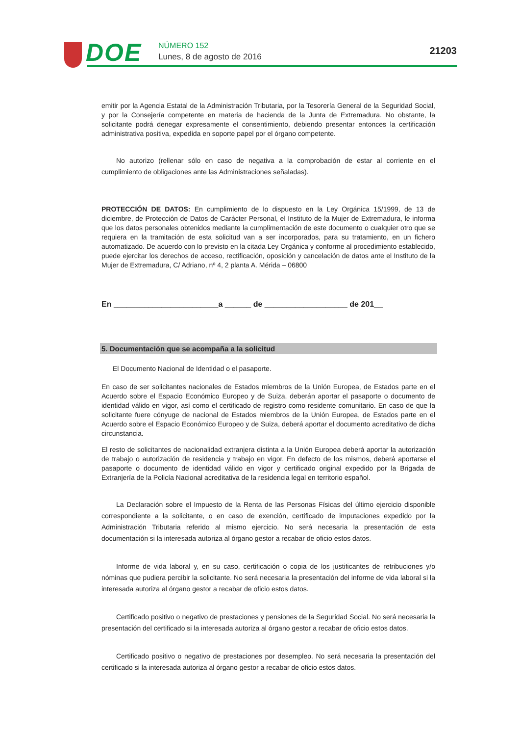DOE NÚMERO 152
Lunes, 8 de agosto de 2016
21203
emitir por la Agencia Estatal de la Administración Tributaria, por la Tesorería General de la Seguridad Social, y por la Consejería competente en materia de hacienda de la Junta de Extremadura. No obstante, la solicitante podrá denegar expresamente el consentimiento, debiendo presentar entonces la certificación administrativa positiva, expedida en soporte papel por el órgano competente.
No autorizo (rellenar sólo en caso de negativa a la comprobación de estar al corriente en el cumplimiento de obligaciones ante las Administraciones señaladas).
PROTECCIÓN DE DATOS: En cumplimiento de lo dispuesto en la Ley Orgánica 15/1999, de 13 de diciembre, de Protección de Datos de Carácter Personal, el Instituto de la Mujer de Extremadura, le informa que los datos personales obtenidos mediante la cumplimentación de este documento o cualquier otro que se requiera en la tramitación de esta solicitud van a ser incorporados, para su tratamiento, en un fichero automatizado. De acuerdo con lo previsto en la citada Ley Orgánica y conforme al procedimiento establecido, puede ejercitar los derechos de acceso, rectificación, oposición y cancelación de datos ante el Instituto de la Mujer de Extremadura, C/ Adriano, nº 4, 2 planta A. Mérida – 06800
En ________________________a ______ de ___________________ de 201__
5. Documentación que se acompaña a la solicitud
El Documento Nacional de Identidad o el pasaporte.
En caso de ser solicitantes nacionales de Estados miembros de la Unión Europea, de Estados parte en el Acuerdo sobre el Espacio Económico Europeo y de Suiza, deberán aportar el pasaporte o documento de identidad válido en vigor, así como el certificado de registro como residente comunitario. En caso de que la solicitante fuere cónyuge de nacional de Estados miembros de la Unión Europea, de Estados parte en el Acuerdo sobre el Espacio Económico Europeo y de Suiza, deberá aportar el documento acreditativo de dicha circunstancia.
El resto de solicitantes de nacionalidad extranjera distinta a la Unión Europea deberá aportar la autorización de trabajo o autorización de residencia y trabajo en vigor. En defecto de los mismos, deberá aportarse el pasaporte o documento de identidad válido en vigor y certificado original expedido por la Brigada de Extranjería de la Policía Nacional acreditativa de la residencia legal en territorio español.
La Declaración sobre el Impuesto de la Renta de las Personas Físicas del último ejercicio disponible correspondiente a la solicitante, o en caso de exención, certificado de imputaciones expedido por la Administración Tributaria referido al mismo ejercicio. No será necesaria la presentación de esta documentación si la interesada autoriza al órgano gestor a recabar de oficio estos datos.
Informe de vida laboral y, en su caso, certificación o copia de los justificantes de retribuciones y/o nóminas que pudiera percibir la solicitante. No será necesaria la presentación del informe de vida laboral si la interesada autoriza al órgano gestor a recabar de oficio estos datos.
Certificado positivo o negativo de prestaciones y pensiones de la Seguridad Social. No será necesaria la presentación del certificado si la interesada autoriza al órgano gestor a recabar de oficio estos datos.
Certificado positivo o negativo de prestaciones por desempleo. No será necesaria la presentación del certificado si la interesada autoriza al órgano gestor a recabar de oficio estos datos.